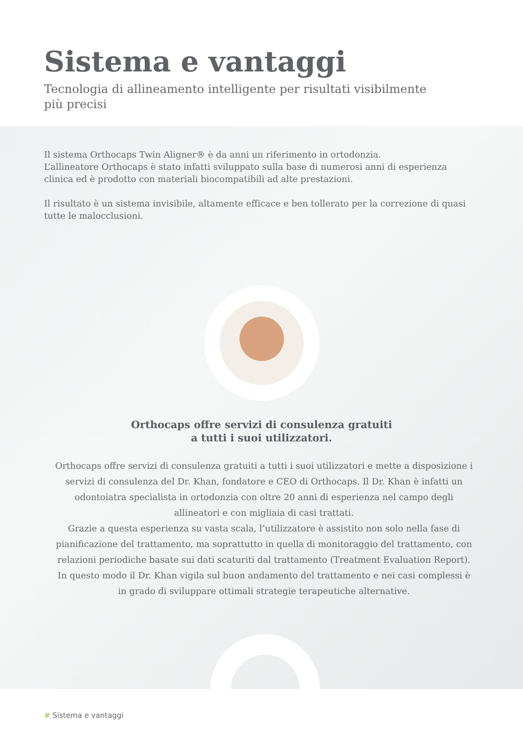Sistema e vantaggi
Tecnologia di allineamento intelligente per risultati visibilmente
più precisi
Il sistema Orthocaps Twin Aligner® è da anni un riferimento in ortodonzia.
L’allineatore Orthocaps è stato infatti sviluppato sulla base di numerosi anni di esperienza clinica ed è prodotto con materiali biocompatibili ad alte prestazioni.
Il risultato è un sistema invisibile, altamente efficace e ben tollerato per la correzione di quasi tutte le malocclusioni.
Orthocaps offre servizi di consulenza gratuiti
a tutti i suoi utilizzatori.
Orthocaps offre servizi di consulenza gratuiti a tutti i suoi utilizzatori e mette a disposizione i servizi di consulenza del Dr. Khan, fondatore e CEO di Orthocaps. Il Dr. Khan è infatti un odontoiatra specialista in ortodonzia con oltre 20 anni di esperienza nel campo degli allineatori e con migliaia di casi trattati.
Grazie a questa esperienza su vasta scala, l’utilizzatore è assistito non solo nella fase di pianificazione del trattamento, ma soprattutto in quella di monitoraggio del trattamento, con relazioni periodiche basate sui dati scaturiti dal trattamento (Treatment Evaluation Report). In questo modo il Dr. Khan vigila sul buon andamento del trattamento e nei casi complessi è in grado di sviluppare ottimali strategie terapeutiche alternative.
# Sistema e vantaggi